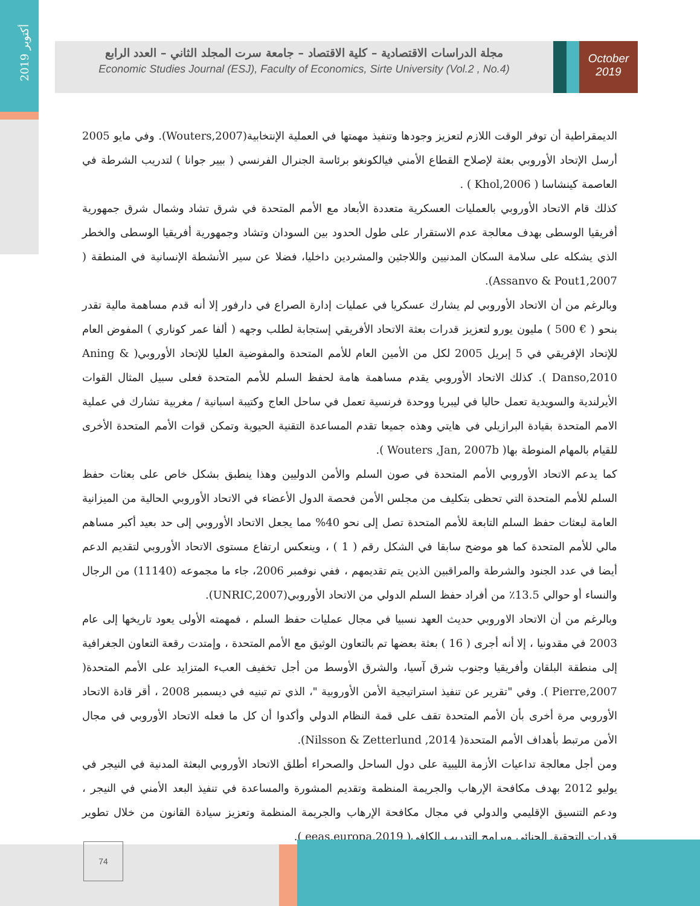أكتوبر 2019
مجلة الدراسات الاقتصادية – كلية الاقتصاد – جامعة سرت المجلد الثاني – العدد الرابع
Economic Studies Journal (ESJ), Faculty of Economics, Sirte University (Vol.2 , No.4)
October
2019
الديمقراطية أن توفر الوقت اللازم لتعزيز وجودها وتنفيذ مهمتها في العملية الإنتخابية(Wouters,2007). وفي مايو 2005 أرسل الإتحاد الأوروبي بعثة لإصلاح القطاع الأمني فيالكونغو برئاسة الجنرال الفرنسي ( بيير جوانا ) لتدريب الشرطة في العاصمة كينشاسا ( Khol,2006 ) .
كذلك قام الاتحاد الأوروبي بالعمليات العسكرية متعددة الأبعاد مع الأمم المتحدة في شرق تشاد وشمال شرق جمهورية أفريقيا الوسطى بهدف معالجة عدم الاستقرار على طول الحدود بين السودان وتشاد وجمهورية أفريقيا الوسطى والخطر الذي يشكله على سلامة السكان المدنيين واللاجئين والمشردين داخليا، فضلا عن سير الأنشطة الإنسانية في المنطقة ( Assanvo & Pout1,2007).
وبالرغم من أن الاتحاد الأوروبي لم يشارك عسكريا في عمليات إدارة الصراع في دارفور إلا أنه قدم مساهمة مالية تقدر بنحو ( € 500 ) مليون يورو لتعزيز قدرات بعثة الاتحاد الأفريقي إستجابة لطلب وجهه ( ألفا عمر كوناري ) المفوض العام للإتحاد الإفريقي في 5 إبريل 2005 لكل من الأمين العام للأمم المتحدة والمفوضية العليا للإتحاد الأوروبي( Aning & Danso,2010 ). كذلك الاتحاد الأوروبي يقدم مساهمة هامة لحفظ السلم للأمم المتحدة فعلى سبيل المثال القوات الأيرلندية والسويدية تعمل حاليا في ليبريا ووحدة فرنسية تعمل في ساحل العاج وكتيبة اسبانية / مغربية تشارك في عملية الامم المتحدة بقيادة البرازيلي في هايتي وهذه جميعا تقدم المساعدة التقنية الحيوية وتمكن قوات الأمم المتحدة الأخرى للقيام بالمهام المنوطة بها( Wouters ,Jan, 2007b ).
كما يدعم الاتحاد الأوروبي الأمم المتحدة في صون السلم والأمن الدوليين وهذا ينطبق بشكل خاص على بعثات حفظ السلم للأمم المتحدة التي تحظى بتكليف من مجلس الأمن فحصة الدول الأعضاء في الاتحاد الأوروبي الحالية من الميزانية العامة لبعثات حفظ السلم التابعة للأمم المتحدة تصل إلى نحو 40% مما يجعل الاتحاد الأوروبي إلى حد بعيد أكبر مساهم مالي للأمم المتحدة كما هو موضح سابقا في الشكل رقم ( 1 ) ، وينعكس ارتفاع مستوى الاتحاد الأوروبي لتقديم الدعم أيضا في عدد الجنود والشرطة والمراقبين الذين يتم تقديمهم ، ففي نوفمبر 2006، جاء ما مجموعه (11140) من الرجال والنساء أو حوالي 13.5٪ من أفراد حفظ السلم الدولي من الاتحاد الأوروبي(UNRIC,2007).
وبالرغم من أن الاتحاد الاوروبي حديث العهد نسبيا في مجال عمليات حفظ السلم ، فمهمته الأولى يعود تاريخها إلى عام 2003 في مقدونيا ، إلا أنه أجرى ( 16 ) بعثة بعضها تم بالتعاون الوثيق مع الأمم المتحدة ، وإمتدت رقعة التعاون الجغرافية إلى منطقة البلقان وأفريقيا وجنوب شرق آسيا، والشرق الأوسط من أجل تخفيف العبء المتزايد على الأمم المتحدة( Pierre,2007 ). وفي "تقرير عن تنفيذ استراتيجية الأمن الأوروبية "، الذي تم تبنيه في ديسمبر 2008 ، أقر قادة الاتحاد الأوروبي مرة أخرى بأن الأمم المتحدة تقف على قمة النظام الدولي وأكدوا أن كل ما فعله الاتحاد الأوروبي في مجال الأمن مرتبط بأهداف الأمم المتحدة( Nilsson & Zetterlund ,2014).
ومن أجل معالجة تداعيات الأزمة الليبية على دول الساحل والصحراء أطلق الاتحاد الأوروبي البعثة المدنية في النيجر في يوليو 2012 بهدف مكافحة الإرهاب والجريمة المنظمة وتقديم المشورة والمساعدة في تنفيذ البعد الأمني في النيجر ، ودعم التنسيق الإقليمي والدولي في مجال مكافحة الإرهاب والجريمة المنظمة وتعزيز سيادة القانون من خلال تطوير قدرات التحقيق الجنائي وبرامج التدريب الكافي( eeas.europa,2019 ).
74